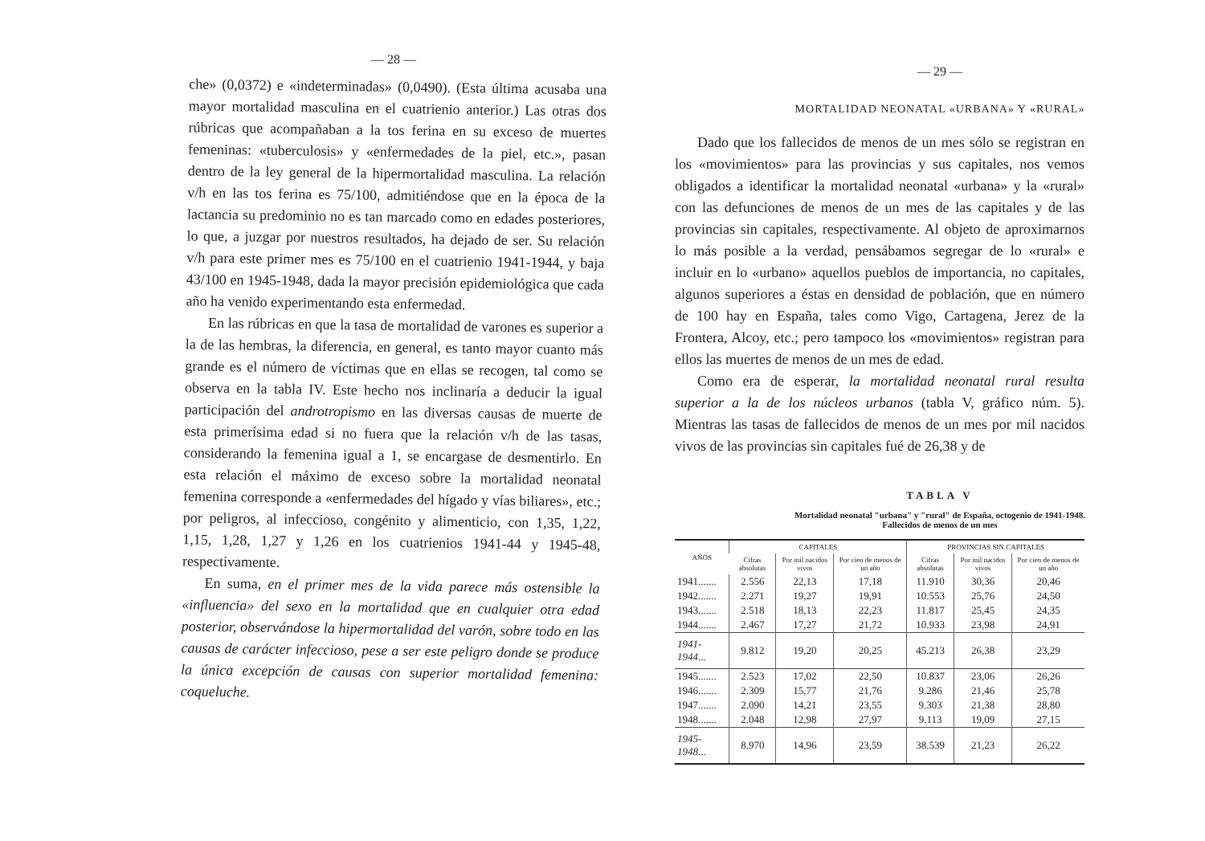— 28 —
che» (0,0372) e «indeterminadas» (0,0490). (Esta última acusaba una mayor mortalidad masculina en el cuatrienio anterior.) Las otras dos rúbricas que acompañaban a la tos ferina en su exceso de muertes femeninas: «tuberculosis» y «enfermedades de la piel, etc.», pasan dentro de la ley general de la hipermortalidad masculina. La relación v/h en las tos ferina es 75/100, admitiéndose que en la época de la lactancia su predominio no es tan marcado como en edades posteriores, lo que, a juzgar por nuestros resultados, ha dejado de ser. Su relación v/h para este primer mes es 75/100 en el cuatrienio 1941-1944, y baja 43/100 en 1945-1948, dada la mayor precisión epidemiológica que cada año ha venido experimentando esta enfermedad.
En las rúbricas en que la tasa de mortalidad de varones es superior a la de las hembras, la diferencia, en general, es tanto mayor cuanto más grande es el número de víctimas que en ellas se recogen, tal como se observa en la tabla IV. Este hecho nos inclinaría a deducir la igual participación del androtropismo en las diversas causas de muerte de esta primerísima edad si no fuera que la relación v/h de las tasas, considerando la femenina igual a 1, se encargase de desmentirlo. En esta relación el máximo de exceso sobre la mortalidad neonatal femenina corresponde a «enfermedades del hígado y vías biliares», etc.; por peligros, al infeccioso, congénito y alimenticio, con 1,35, 1,22, 1,15, 1,28, 1,27 y 1,26 en los cuatrienios 1941-44 y 1945-48, respectivamente.
En suma, en el primer mes de la vida parece más ostensible la «influencia» del sexo en la mortalidad que en cualquier otra edad posterior, observándose la hipermortalidad del varón, sobre todo en las causas de carácter infeccioso, pese a ser este peligro donde se produce la única excepción de causas con superior mortalidad femenina: coqueluche.
— 29 —
MORTALIDAD NEONATAL «URBANA» Y «RURAL»
Dado que los fallecidos de menos de un mes sólo se registran en los «movimientos» para las provincias y sus capitales, nos vemos obligados a identificar la mortalidad neonatal «urbana» y la «rural» con las defunciones de menos de un mes de las capitales y de las provincias sin capitales, respectivamente. Al objeto de aproximarnos lo más posible a la verdad, pensábamos segregar de lo «rural» e incluir en lo «urbano» aquellos pueblos de importancia, no capitales, algunos superiores a éstas en densidad de población, que en número de 100 hay en España, tales como Vigo, Cartagena, Jerez de la Frontera, Alcoy, etc.; pero tampoco los «movimientos» registran para ellos las muertes de menos de un mes de edad.
Como era de esperar, la mortalidad neonatal rural resulta superior a la de los núcleos urbanos (tabla V, gráfico núm. 5). Mientras las tasas de fallecidos de menos de un mes por mil nacidos vivos de las provincias sin capitales fué de 26,38 y de
TABLA V
Mortalidad neonatal "urbana" y "rural" de España, octogenio de 1941-1948.
Fallecidos de menos de un mes
| AÑOS | CAPITALES | | | PROVINCIAS SIN CAPITALES | | |
| --- | --- | --- | --- | --- | --- | --- |
| | Cifras absolutas | Por mil nacidos vivos | Por cien de menos de un año | Cifras absolutas | Por mil nacidos vivos | Por cien de menos de un año |
| 1941....... | 2.556 | 22,13 | 17,18 | 11.910 | 30,36 | 20,46 |
| 1942....... | 2.271 | 19,27 | 19,91 | 10.553 | 25,76 | 24,50 |
| 1943....... | 2.518 | 18,13 | 22,23 | 11.817 | 25,45 | 24,35 |
| 1944....... | 2.467 | 17,27 | 21,72 | 10.933 | 23,98 | 24,91 |
| 1941-1944 ... | 9.812 | 19,20 | 20,25 | 45.213 | 26,38 | 23,29 |
| 1945....... | 2.523 | 17,02 | 22,50 | 10.837 | 23,06 | 26,26 |
| 1946....... | 2.309 | 15,77 | 21,76 | 9.286 | 21,46 | 25,78 |
| 1947....... | 2.090 | 14,21 | 23,55 | 9.303 | 21,38 | 28,80 |
| 1948....... | 2.048 | 12,98 | 27,97 | 9.113 | 19,09 | 27,15 |
| 1945-1948 ... | 8.970 | 14,96 | 23,59 | 38.539 | 21,23 | 26,22 |